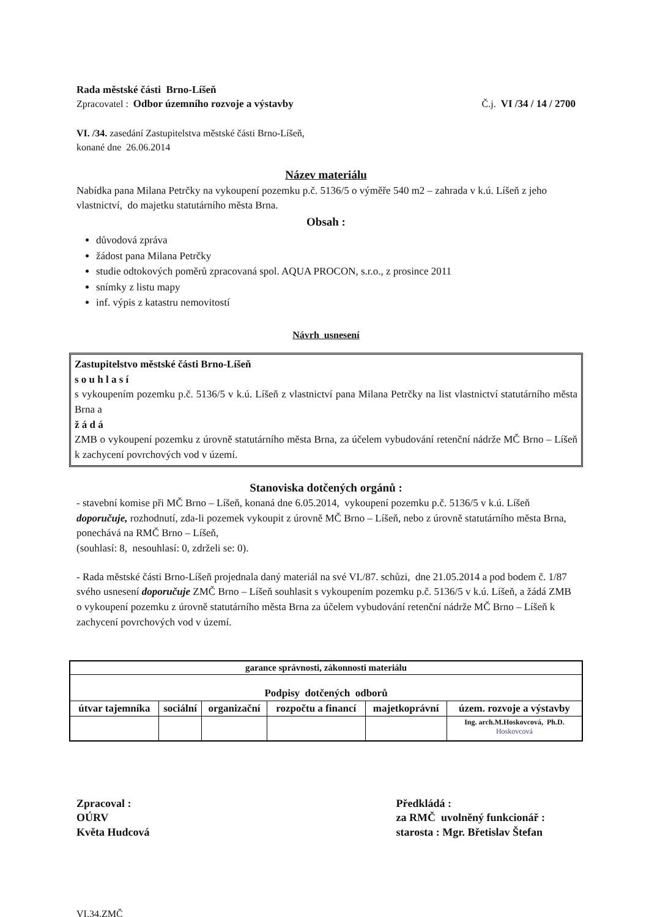Rada městské části Brno-Líšeň
Zpracovatel : Odbor územního rozvoje a výstavby Č.j. VI /34 / 14 / 2700
VI. /34. zasedání Zastupitelstva městské části Brno-Líšeň,
konané dne 26.06.2014
Název materiálu
Nabídka pana Milana Petrčky na vykoupení pozemku p.č. 5136/5 o výměře 540 m2 – zahrada v k.ú. Líšeň z jeho vlastnictví, do majetku statutárního města Brna.
Obsah :
důvodová zpráva
žádost pana Milana Petrčky
studie odtokových poměrů zpracovaná spol. AQUA PROCON, s.r.o., z prosince 2011
snímky z listu mapy
inf. výpis z katastru nemovitostí
Návrh usnesení
Zastupitelstvo městské části Brno-Líšeň
s o u h l a s í
s vykoupením pozemku p.č. 5136/5 v k.ú. Líšeň z vlastnictví pana Milana Petrčky na list vlastnictví statutárního města Brna a
ž á d á
ZMB o vykoupení pozemku z úrovně statutárního města Brna, za účelem vybudování retenční nádrže MČ Brno – Líšeň k zachycení povrchových vod v území.
Stanoviska dotčených orgánů :
- stavební komise při MČ Brno – Líšeň, konaná dne 6.05.2014, vykoupení pozemku p.č. 5136/5 v k.ú. Líšeň doporučuje, rozhodnutí, zda-li pozemek vykoupit z úrovně MČ Brno – Líšeň, nebo z úrovně statutárního města Brna, ponechává na RMČ Brno – Líšeň,
(souhlasí: 8, nesouhlasí: 0, zdrželi se: 0).
- Rada městské části Brno-Líšeň projednala daný materiál na své VI./87. schůzi, dne 21.05.2014 a pod bodem č. 1/87 svého usnesení doporučuje ZMČ Brno – Líšeň souhlasit s vykoupením pozemku p.č. 5136/5 v k.ú. Líšeň, a žádá ZMB o vykoupení pozemku z úrovně statutárního města Brna za účelem vybudování retenční nádrže MČ Brno – Líšeň k zachycení povrchových vod v území.
| garance správnosti, zákonnosti materiálu | | | | | |
| --- | --- | --- | --- | --- | --- |
| Podpisy dotčených odborů | | | | | |
| útvar tajemníka | sociální | organizační | rozpočtu a financí | majetkoprávní | územ. rozvoje a výstavby |
| | | | | | Ing. arch.M.Hoskovcová, Ph.D. Hoskovcová |
Zpracoval :
OÚRV
Květa Hudcová
Předkládá :
za RMČ uvolněný funkcionář :
starosta : Mgr. Břetislav Štefan
VI.34.ZMČ